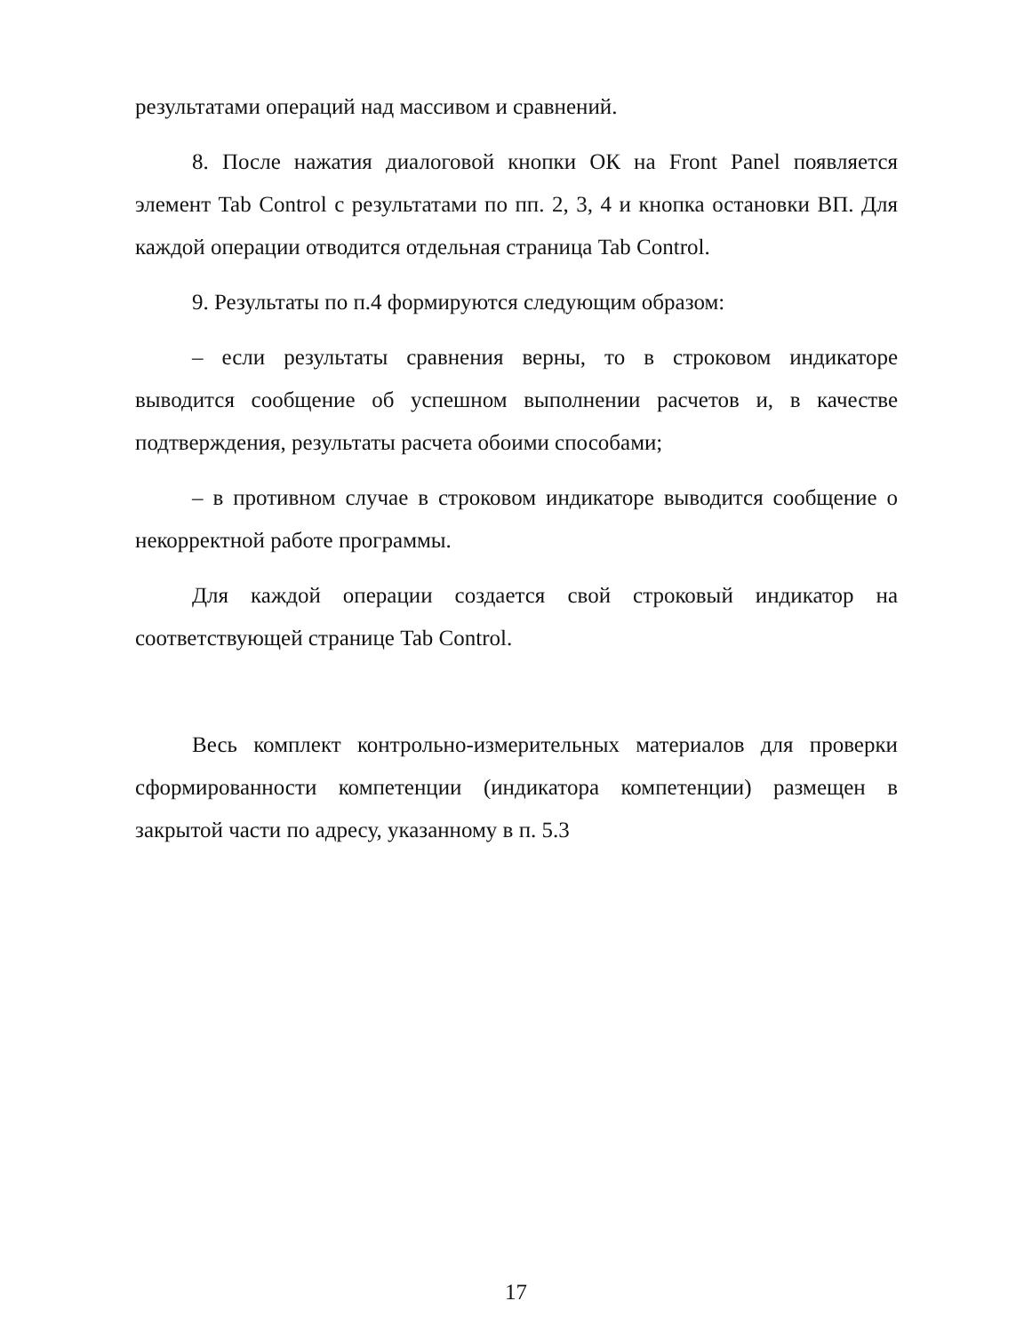результатами операций над массивом и сравнений.
8. После нажатия диалоговой кнопки ОК на Front Panel появляется элемент Tab Control с результатами по пп. 2, 3, 4 и кнопка остановки ВП. Для каждой операции отводится отдельная страница Tab Control.
9. Результаты по п.4 формируются следующим образом:
– если результаты сравнения верны, то в строковом индикаторе выводится сообщение об успешном выполнении расчетов и, в качестве подтверждения, результаты расчета обоими способами;
– в противном случае в строковом индикаторе выводится сообщение о некорректной работе программы.
Для каждой операции создается свой строковый индикатор на соответствующей странице Tab Control.
Весь комплект контрольно-измерительных материалов для проверки сформированности компетенции (индикатора компетенции) размещен в закрытой части по адресу, указанному в п. 5.3
17